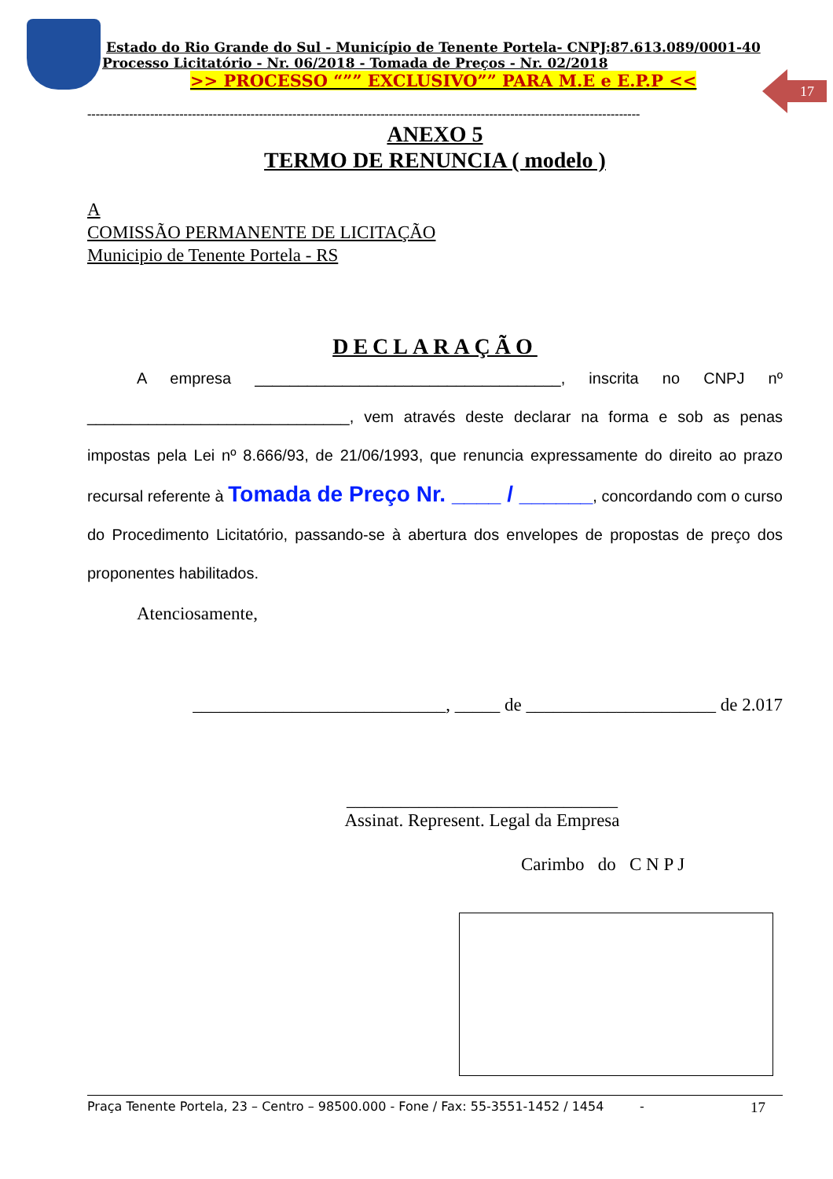17
Estado do Rio Grande do Sul - Município de Tenente Portela- CNPJ:87.613.089/0001-40
Processo Licitatório - Nr. 06/2018 - Tomada de Preços - Nr. 02/2018
>> PROCESSO “”” EXCLUSIVO”” PARA M.E e E.P.P <<
------------------------------------------------------------------------------------------------------------------------------------
ANEXO 5
TERMO DE RENUNCIA ( modelo )
A
COMISSÃO PERMANENTE DE LICITAÇÃO
Municipio de Tenente Portela - RS
DECLARAÇÃO
A empresa ___________________________________, inscrita no CNPJ nº ______________________________, vem através deste declarar na forma e sob as penas impostas pela Lei nº 8.666/93, de 21/06/1993, que renuncia expressamente do direito ao prazo recursal referente à Tomada de Preço Nr. ____ / ______, concordando com o curso do Procedimento Licitatório, passando-se à abertura dos envelopes de propostas de preço dos proponentes habilitados.
Atenciosamente,
____________________________, _____ de _____________________ de 2.017
______________________________
Assinat. Represent. Legal da Empresa
Carimbo do C N P J
Praça Tenente Portela, 23 – Centro – 98500.000 - Fone / Fax: 55-3551-1452 / 1454 - 17